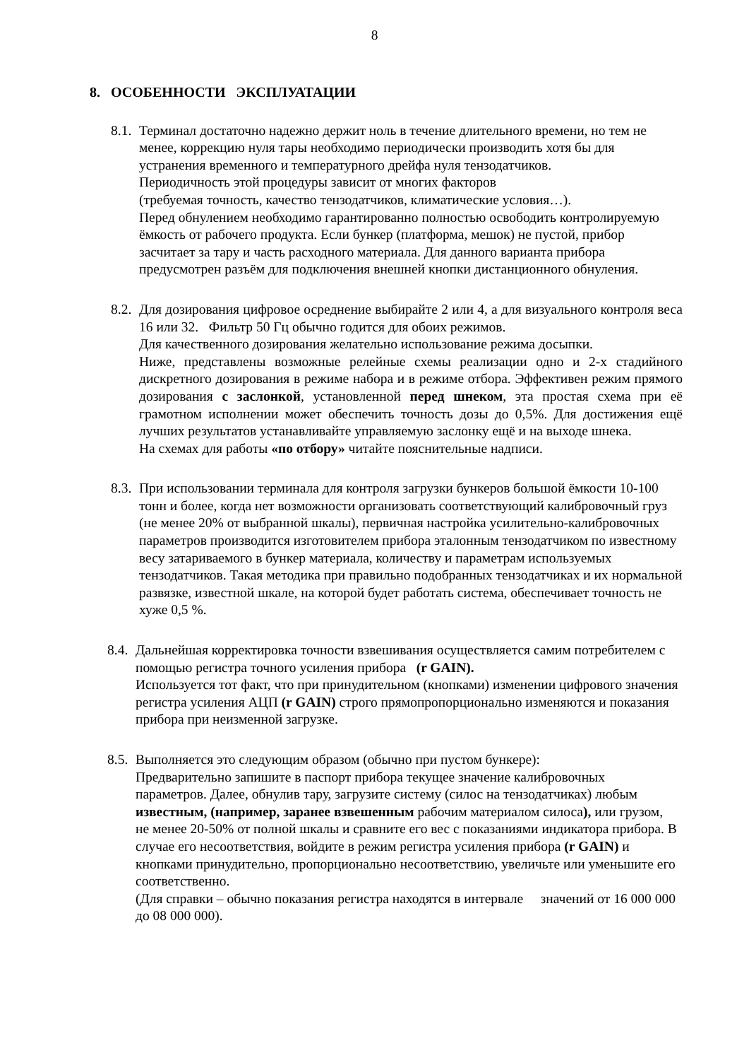8
8. ОСОБЕННОСТИ ЭКСПЛУАТАЦИИ
8.1.
Терминал достаточно надежно держит ноль в течение длительного времени, но тем не менее, коррекцию нуля тары необходимо периодически производить хотя бы для устранения временного и температурного дрейфа нуля тензодатчиков.
Периодичность этой процедуры зависит от многих факторов
(требуемая точность, качество тензодатчиков, климатические условия…).
Перед обнулением необходимо гарантированно полностью освободить контролируемую ёмкость от рабочего продукта. Если бункер (платформа, мешок) не пустой, прибор засчитает за тару и часть расходного материала. Для данного варианта прибора предусмотрен разъём для подключения внешней кнопки дистанционного обнуления.
8.2.
Для дозирования цифровое осреднение выбирайте 2 или 4, а для визуального контроля веса 16 или 32. Фильтр 50 Гц обычно годится для обоих режимов.
Для качественного дозирования желательно использование режима досыпки.
Ниже, представлены возможные релейные схемы реализации одно и 2-х стадийного дискретного дозирования в режиме набора и в режиме отбора. Эффективен режим прямого дозирования с заслонкой, установленной перед шнеком, эта простая схема при её грамотном исполнении может обеспечить точность дозы до 0,5%. Для достижения ещё лучших результатов устанавливайте управляемую заслонку ещё и на выходе шнека.
На схемах для работы «по отбору» читайте пояснительные надписи.
8.3.
При использовании терминала для контроля загрузки бункеров большой ёмкости 10-100 тонн и более, когда нет возможности организовать соответствующий калибровочный груз (не менее 20% от выбранной шкалы), первичная настройка усилительно-калибровочных параметров производится изготовителем прибора эталонным тензодатчиком по известному весу затариваемого в бункер материала, количеству и параметрам используемых тензодатчиков. Такая методика при правильно подобранных тензодатчиках и их нормальной развязке, известной шкале, на которой будет работать система, обеспечивает точность не хуже 0,5 %.
8.4.
Дальнейшая корректировка точности взвешивания осуществляется самим потребителем с помощью регистра точного усиления прибора (r GAIN).
Используется тот факт, что при принудительном (кнопками) изменении цифрового значения регистра усиления АЦП (r GAIN) строго прямопропорционально изменяются и показания прибора при неизменной загрузке.
8.5.
Выполняется это следующим образом (обычно при пустом бункере):
Предварительно запишите в паспорт прибора текущее значение калибровочных параметров. Далее, обнулив тару, загрузите систему (силос на тензодатчиках) любым известным, (например, заранее взвешенным рабочим материалом силоса), или грузом, не менее 20-50% от полной шкалы и сравните его вес с показаниями индикатора прибора. В случае его несоответствия, войдите в режим регистра усиления прибора (r GAIN) и кнопками принудительно, пропорционально несоответствию, увеличьте или уменьшите его соответственно.
(Для справки – обычно показания регистра находятся в интервале значений от 16 000 000 до 08 000 000).